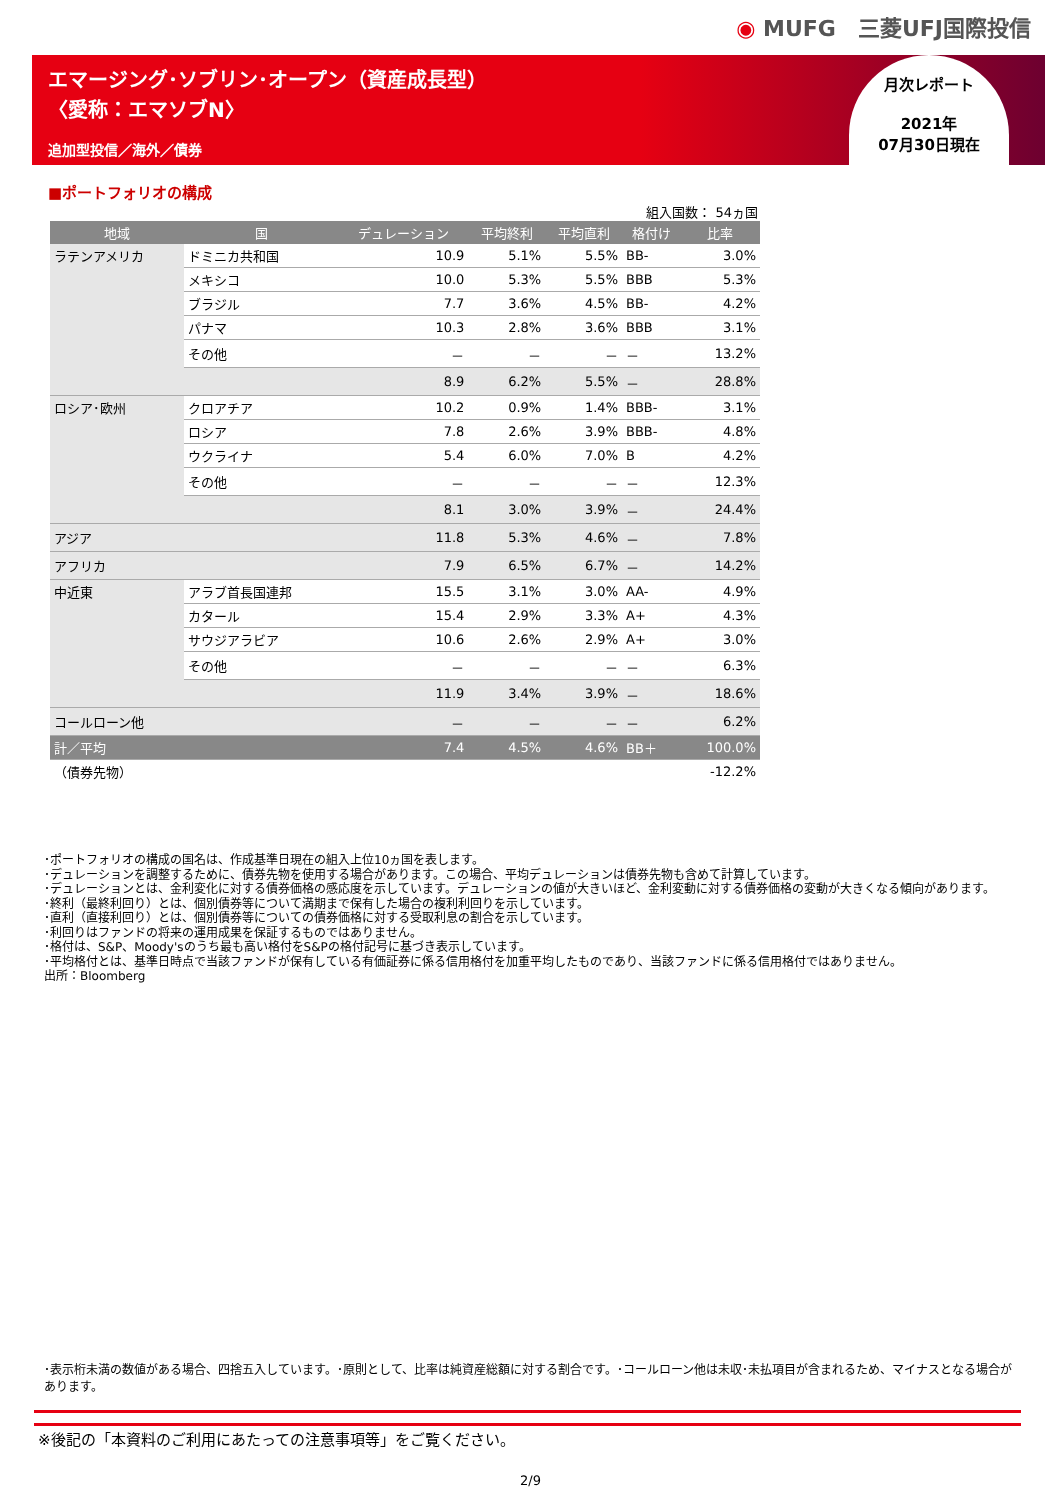◉ MUFG　三菱UFJ国際投信
エマージング･ソブリン･オープン（資産成長型）
〈愛称：エマソブN〉
追加型投信／海外／債券
月次レポート
2021年
07月30日現在
■ポートフォリオの構成
組入国数： 54ヵ国
| 地域 | 国 | デュレーション | 平均終利 | 平均直利 | 格付け | 比率 |
| --- | --- | --- | --- | --- | --- | --- |
| ラテンアメリカ | ドミニカ共和国 | 10.9 | 5.1% | 5.5% | BB- | 3.0% |
| | メキシコ | 10.0 | 5.3% | 5.5% | BBB | 5.3% |
| | ブラジル | 7.7 | 3.6% | 4.5% | BB- | 4.2% |
| | パナマ | 10.3 | 2.8% | 3.6% | BBB | 3.1% |
| | その他 | － | － | － | － | 13.2% |
| | | 8.9 | 6.2% | 5.5% | － | 28.8% |
| ロシア･欧州 | クロアチア | 10.2 | 0.9% | 1.4% | BBB- | 3.1% |
| | ロシア | 7.8 | 2.6% | 3.9% | BBB- | 4.8% |
| | ウクライナ | 5.4 | 6.0% | 7.0% | B | 4.2% |
| | その他 | － | － | － | － | 12.3% |
| | | 8.1 | 3.0% | 3.9% | － | 24.4% |
| アジア | | 11.8 | 5.3% | 4.6% | － | 7.8% |
| アフリカ | | 7.9 | 6.5% | 6.7% | － | 14.2% |
| 中近東 | アラブ首長国連邦 | 15.5 | 3.1% | 3.0% | AA- | 4.9% |
| | カタール | 15.4 | 2.9% | 3.3% | A+ | 4.3% |
| | サウジアラビア | 10.6 | 2.6% | 2.9% | A+ | 3.0% |
| | その他 | － | － | － | － | 6.3% |
| | | 11.9 | 3.4% | 3.9% | － | 18.6% |
| コールローン他 | | － | － | － | － | 6.2% |
| 計／平均 | | 7.4 | 4.5% | 4.6% | BB＋ | 100.0% |
| （債券先物） | | | | | | -12.2% |
･ポートフォリオの構成の国名は、作成基準日現在の組入上位10ヵ国を表します。
･デュレーションを調整するために、債券先物を使用する場合があります。この場合、平均デュレーションは債券先物も含めて計算しています。
･デュレーションとは、金利変化に対する債券価格の感応度を示しています。デュレーションの値が大きいほど、金利変動に対する債券価格の変動が大きくなる傾向があります。
･終利（最終利回り）とは、個別債券等について満期まで保有した場合の複利利回りを示しています。
･直利（直接利回り）とは、個別債券等についての債券価格に対する受取利息の割合を示しています。
･利回りはファンドの将来の運用成果を保証するものではありません。
･格付は、S&P、Moody'sのうち最も高い格付をS&Pの格付記号に基づき表示しています。
･平均格付とは、基準日時点で当該ファンドが保有している有価証券に係る信用格付を加重平均したものであり、当該ファンドに係る信用格付ではありません。
出所：Bloomberg
･表示桁未満の数値がある場合、四捨五入しています。･原則として、比率は純資産総額に対する割合です。･コールローン他は未収･未払項目が含まれるため、マイナスとなる場合があります。
※後記の「本資料のご利用にあたっての注意事項等」をご覧ください。
2/9